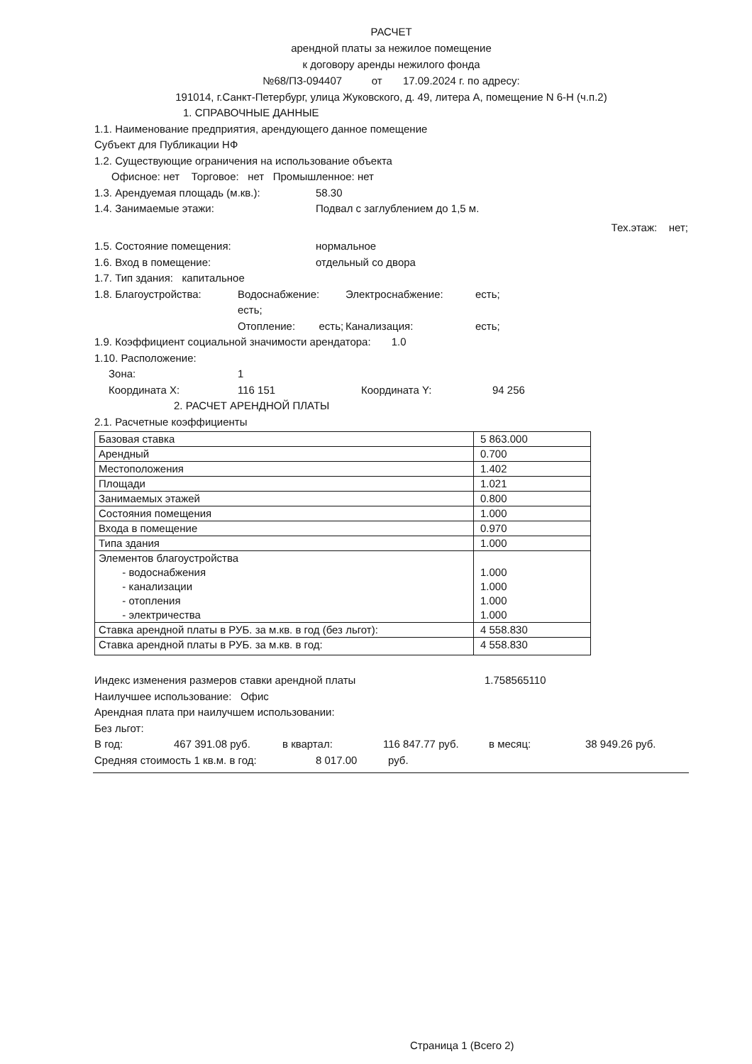РАСЧЕТ
арендной платы за нежилое помещение
к договору аренды нежилого фонда
№68/ПЗ-094407 от 17.09.2024 г. по адресу:
191014, г.Санкт-Петербург, улица Жуковского, д. 49, литера А, помещение N 6-Н (ч.п.2)
1. СПРАВОЧНЫЕ ДАННЫЕ
1.1. Наименование предприятия, арендующего данное помещение
Субъект для Публикации НФ
1.2. Существующие ограничения на использование объекта
Офисное: нет Торговое: нет Промышленное: нет
1.3. Арендуемая площадь (м.кв.): 58.30
1.4. Занимаемые этажи: Подвал с заглублением до 1,5 м.
Тех.этаж: нет;
1.5. Состояние помещения: нормальное
1.6. Вход в помещение: отдельный со двора
1.7. Тип здания: капитальное
1.8. Благоустройства: Водоснабжение: есть; Электроснабжение: есть;
Отопление: есть; Канализация: есть;
1.9. Коэффициент социальной значимости арендатора: 1.0
1.10. Расположение:
Зона: 1
Координата X: 116 151 Координата Y: 94 256
2. РАСЧЕТ АРЕНДНОЙ ПЛАТЫ
2.1. Расчетные коэффициенты
| Базовая ставка | 5 863.000 |
| Арендный | 0.700 |
| Местоположения | 1.402 |
| Площади | 1.021 |
| Занимаемых этажей | 0.800 |
| Состояния помещения | 1.000 |
| Входа в помещение | 0.970 |
| Типа здания | 1.000 |
| Элементов благоустройства - водоснабжения - канализации - отопления - электричества | 1.000 1.000 1.000 1.000 |
| Ставка арендной платы в РУБ. за м.кв. в год (без льгот): | 4 558.830 |
| Ставка арендной платы в РУБ. за м.кв. в год: | 4 558.830 |
Индекс изменения размеров ставки арендной платы 1.758565110
Наилучшее использование: Офис
Арендная плата при наилучшем использовании:
Без льгот:
В год: 467 391.08 руб. в квартал: 116 847.77 руб. в месяц: 38 949.26 руб.
Средняя стоимость 1 кв.м. в год: 8 017.00 руб.
Страница 1 (Всего 2)